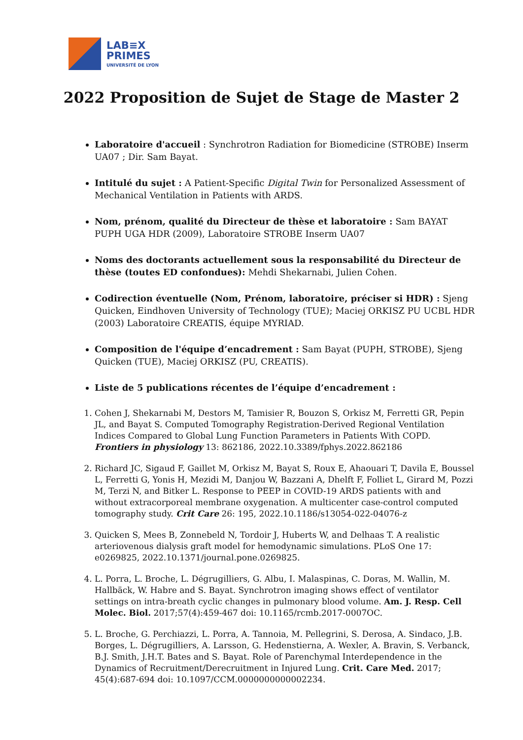LAB≡X
PRIMES
UNIVERSITÉ DE LYON
2022 Proposition de Sujet de Stage de Master 2
Laboratoire d'accueil : Synchrotron Radiation for Biomedicine (STROBE) Inserm UA07 ; Dir. Sam Bayat.
Intitulé du sujet : A Patient-Specific Digital Twin for Personalized Assessment of Mechanical Ventilation in Patients with ARDS.
Nom, prénom, qualité du Directeur de thèse et laboratoire : Sam BAYAT PUPH UGA HDR (2009), Laboratoire STROBE Inserm UA07
Noms des doctorants actuellement sous la responsabilité du Directeur de thèse (toutes ED confondues): Mehdi Shekarnabi, Julien Cohen.
Codirection éventuelle (Nom, Prénom, laboratoire, préciser si HDR) : Sjeng Quicken, Eindhoven University of Technology (TUE); Maciej ORKISZ PU UCBL HDR (2003) Laboratoire CREATIS, équipe MYRIAD.
Composition de l'équipe d’encadrement : Sam Bayat (PUPH, STROBE), Sjeng Quicken (TUE), Maciej ORKISZ (PU, CREATIS).
Liste de 5 publications récentes de l’équipe d’encadrement :
1. Cohen J, Shekarnabi M, Destors M, Tamisier R, Bouzon S, Orkisz M, Ferretti GR, Pepin JL, and Bayat S. Computed Tomography Registration-Derived Regional Ventilation Indices Compared to Global Lung Function Parameters in Patients With COPD. Frontiers in physiology 13: 862186, 2022.10.3389/fphys.2022.862186
2. Richard JC, Sigaud F, Gaillet M, Orkisz M, Bayat S, Roux E, Ahaouari T, Davila E, Boussel L, Ferretti G, Yonis H, Mezidi M, Danjou W, Bazzani A, Dhelft F, Folliet L, Girard M, Pozzi M, Terzi N, and Bitker L. Response to PEEP in COVID-19 ARDS patients with and without extracorporeal membrane oxygenation. A multicenter case-control computed tomography study. Crit Care 26: 195, 2022.10.1186/s13054-022-04076-z
3. Quicken S, Mees B, Zonnebeld N, Tordoir J, Huberts W, and Delhaas T. A realistic arteriovenous dialysis graft model for hemodynamic simulations. PLoS One 17: e0269825, 2022.10.1371/journal.pone.0269825.
4. L. Porra, L. Broche, L. Dégrugilliers, G. Albu, I. Malaspinas, C. Doras, M. Wallin, M. Hallbäck, W. Habre and S. Bayat. Synchrotron imaging shows effect of ventilator settings on intra-breath cyclic changes in pulmonary blood volume. Am. J. Resp. Cell Molec. Biol. 2017;57(4):459-467 doi: 10.1165/rcmb.2017-0007OC.
5. L. Broche, G. Perchiazzi, L. Porra, A. Tannoia, M. Pellegrini, S. Derosa, A. Sindaco, J.B. Borges, L. Dégrugilliers, A. Larsson, G. Hedenstierna, A. Wexler, A. Bravin, S. Verbanck, B.J. Smith, J.H.T. Bates and S. Bayat. Role of Parenchymal Interdependence in the Dynamics of Recruitment/Derecruitment in Injured Lung. Crit. Care Med. 2017; 45(4):687-694 doi: 10.1097/CCM.0000000000002234.